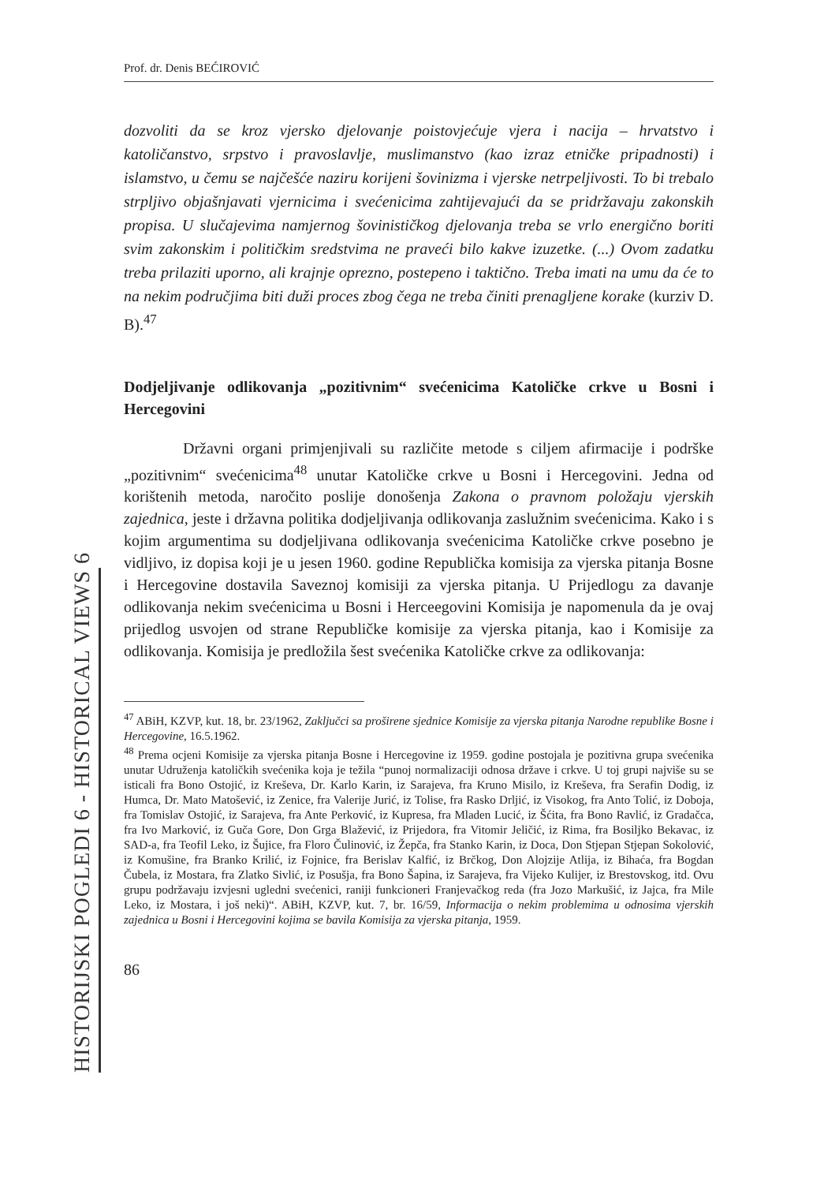Prof. dr. Denis BEĆIROVIĆ
dozvoliti da se kroz vjersko djelovanje poistovjećuje vjera i nacija – hrvatstvo i katoličanstvo, srpstvo i pravoslavlje, muslimanstvo (kao izraz etničke pripadnosti) i islamstvo, u čemu se najčešće naziru korijeni šovinizma i vjerske netrpeljivosti. To bi trebalo strpljivo objašnjavati vjernicima i svećenicima zahtijevajući da se pridržavaju zakonskih propisa. U slučajevima namjernog šovinističkog djelovanja treba se vrlo energično boriti svim zakonskim i političkim sredstvima ne praveći bilo kakve izuzetke. (...) Ovom zadatku treba prilaziti uporno, ali krajnje oprezno, postepeno i taktično. Treba imati na umu da će to na nekim područjima biti duži proces zbog čega ne treba činiti prenagljene korake (kurziv D. B).<sup>47</sup>
Dodjeljivanje odlikovanja „pozitivnim“ svećenicima Katoličke crkve u Bosni i Hercegovini
Državni organi primjenjivali su različite metode s ciljem afirmacije i podrške „pozitivnim“ svećenicima<sup>48</sup> unutar Katoličke crkve u Bosni i Hercegovini. Jedna od korištenih metoda, naročito poslije donošenja Zakona o pravnom položaju vjerskih zajednica, jeste i državna politika dodjeljivanja odlikovanja zaslužnim svećenicima. Kako i s kojim argumentima su dodjeljivana odlikovanja svećenicima Katoličke crkve posebno je vidljivo, iz dopisa koji je u jesen 1960. godine Republička komisija za vjerska pitanja Bosne i Hercegovine dostavila Saveznoj komisiji za vjerska pitanja. U Prijedlogu za davanje odlikovanja nekim svećenicima u Bosni i Herceegovini Komisija je napomenula da je ovaj prijedlog usvojen od strane Republičke komisije za vjerska pitanja, kao i Komisije za odlikovanja. Komisija je predložila šest svećenika Katoličke crkve za odlikovanja:
<sup>47</sup> ABiH, KZVP, kut. 18, br. 23/1962, Zaključci sa proširene sjednice Komisije za vjerska pitanja Narodne republike Bosne i Hercegovine, 16.5.1962.
<sup>48</sup> Prema ocjeni Komisije za vjerska pitanja Bosne i Hercegovine iz 1959. godine postojala je pozitivna grupa svećenika unutar Udruženja katoličkih svećenika koja je težila “punoj normalizaciji odnosa države i crkve. U toj grupi najviše su se isticali fra Bono Ostojić, iz Kreševa, Dr. Karlo Karin, iz Sarajeva, fra Kruno Misilo, iz Kreševa, fra Serafin Dodig, iz Humca, Dr. Mato Matošević, iz Zenice, fra Valerije Jurić, iz Tolise, fra Rasko Drljić, iz Visokog, fra Anto Tolić, iz Doboja, fra Tomislav Ostojić, iz Sarajeva, fra Ante Perković, iz Kupresa, fra Mladen Lucić, iz Šćita, fra Bono Ravlić, iz Gradačca, fra Ivo Marković, iz Guča Gore, Don Grga Blažević, iz Prijedora, fra Vitomir Jeličić, iz Rima, fra Bosiljko Bekavac, iz SAD-a, fra Teofil Leko, iz Šujice, fra Floro Čulinović, iz Žepča, fra Stanko Karin, iz Doca, Don Stjepan Stjepan Sokolović, iz Komušine, fra Branko Krilić, iz Fojnice, fra Berislav Kalfić, iz Brčkog, Don Alojzije Atlija, iz Bihaća, fra Bogdan Čubela, iz Mostara, fra Zlatko Sivlić, iz Posušja, fra Bono Šapina, iz Sarajeva, fra Vijeko Kulijer, iz Brestovskog, itd. Ovu grupu podržavaju izvjesni ugledni svećenici, raniji funkcioneri Franjevačkog reda (fra Jozo Markušić, iz Jajca, fra Mile Leko, iz Mostara, i još neki)“. ABiH, KZVP, kut. 7, br. 16/59, Informacija o nekim problemima u odnosima vjerskih zajednica u Bosni i Hercegovini kojima se bavila Komisija za vjerska pitanja, 1959.
86
HISTORIJSKI POGLEDI 6 - HISTORICAL VIEWS 6